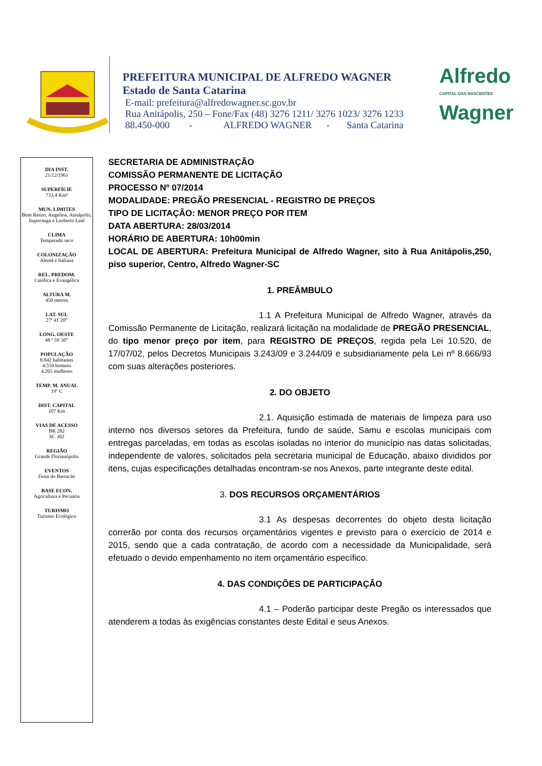PREFEITURA MUNICIPAL DE ALFREDO WAGNER
Estado de Santa Catarina
E-mail: prefeitura@alfredowagner.sc.gov.br
Rua Anitápolis, 250 – Fone/Fax (48) 3276 1211/ 3276 1023/ 3276 1233
88.450-000 - ALFREDO WAGNER - Santa Catarina
Alfredo
CAPITAL DAS NASCENTES
Wagner
DIA INST.
21/12/1961
SUPERFÍCIE
733,4 Km²
MUN. LIMITES
Bom Retiro, Angelina, Anitápolis, Ituporanga e Leoberto Leal
CLIMA
Temperado seco
COLONIZAÇÃO
Alemã e Italiana
REL. PREDOM.
Católica e Evangélica
ALTURA M.
450 metros
LAT. SUL
27ª 41´20”
LONG. OESTE
48 ª 59`30”
POPULAÇÃO
8.842 habitantes
4.559 homens
4.265 mulheres
TEMP. M. ANUAL
19º C
DIST. CAPITAL
107 Km
VIAS DE ACESSO
BR 282
SC 302
REGIÃO
Grande Florianópolis
EVENTOS
Festa do Barracão
BASE ECON.
Agricultura e Pecuária
TURISMO
Turismo Ecológico
SECRETARIA DE ADMINISTRAÇÃO
COMISSÃO PERMANENTE DE LICITAÇÃO
PROCESSO Nº 07/2014
MODALIDADE: PREGÃO PRESENCIAL - REGISTRO DE PREÇOS
TIPO DE LICITAÇÃO: MENOR PREÇO POR ITEM
DATA ABERTURA: 28/03/2014
HORÁRIO DE ABERTURA: 10h00min
LOCAL DE ABERTURA: Prefeitura Municipal de Alfredo Wagner, sito à Rua Anitápolis,250, piso superior, Centro, Alfredo Wagner-SC
1. PREÂMBULO
1.1 A Prefeitura Municipal de Alfredo Wagner, através da Comissão Permanente de Licitação, realizará licitação na modalidade de PREGÃO PRESENCIAL, do tipo menor preço por item, para REGISTRO DE PREÇOS, regida pela Lei 10.520, de 17/07/02, pelos Decretos Municipais 3.243/09 e 3.244/09 e subsidiariamente pela Lei nº 8.666/93 com suas alterações posteriores.
2. DO OBJETO
2.1. Aquisição estimada de materiais de limpeza para uso interno nos diversos setores da Prefeitura, fundo de saúde, Samu e escolas municipais com entregas parceladas, em todas as escolas isoladas no interior do município nas datas solicitadas, independente de valores, solicitados pela secretaria municipal de Educação, abaixo divididos por itens, cujas especificações detalhadas encontram-se nos Anexos, parte integrante deste edital.
3. DOS RECURSOS ORÇAMENTÁRIOS
3.1 As despesas decorrentes do objeto desta licitação correrão por conta dos recursos orçamentários vigentes e previsto para o exercício de 2014 e 2015, sendo que a cada contratação, de acordo com a necessidade da Municipalidade, será efetuado o devido empenhamento no item orçamentário específico.
4. DAS CONDIÇÕES DE PARTICIPAÇÃO
4.1 – Poderão participar deste Pregão os interessados que atenderem a todas às exigências constantes deste Edital e seus Anexos.